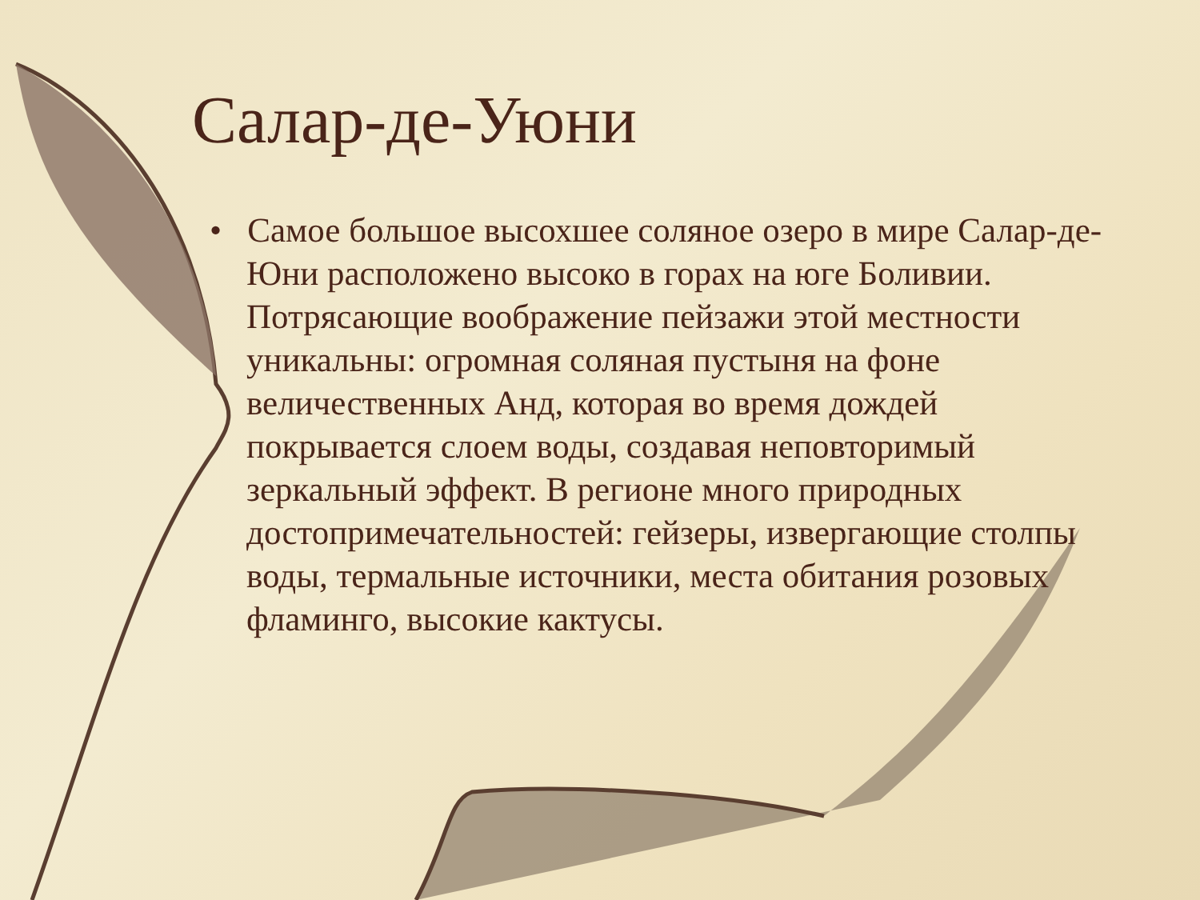Салар-де-Уюни
• Самое большое высохшее соляное озеро в мире Салар-де-Юни расположено высоко в горах на юге Боливии. Потрясающие воображение пейзажи этой местности уникальны: огромная соляная пустыня на фоне величественных Анд, которая во время дождей покрывается слоем воды, создавая неповторимый зеркальный эффект. В регионе много природных достопримечательностей: гейзеры, извергающие столпы воды, термальные источники, места обитания розовых фламинго, высокие кактусы.